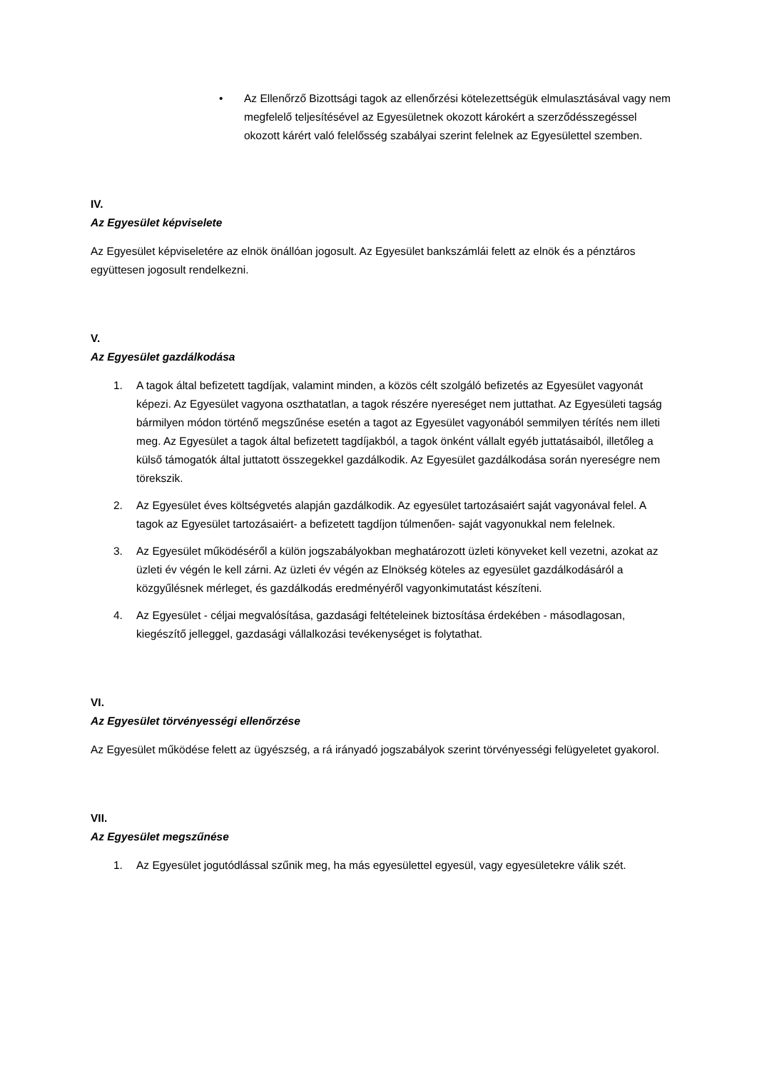• Az Ellenőrző Bizottsági tagok az ellenőrzési kötelezettségük elmulasztásával vagy nem megfelelő teljesítésével az Egyesületnek okozott károkért a szerződésszegéssel okozott kárért való felelősség szabályai szerint felelnek az Egyesülettel szemben.
IV.
Az Egyesület képviselete
Az Egyesület képviseletére az elnök önállóan jogosult. Az Egyesület bankszámlái felett az elnök és a pénztáros együttesen jogosult rendelkezni.
V.
Az Egyesület gazdálkodása
1. A tagok által befizetett tagdíjak, valamint minden, a közös célt szolgáló befizetés az Egyesület vagyonát képezi. Az Egyesület vagyona oszthatatlan, a tagok részére nyereséget nem juttathat. Az Egyesületi tagság bármilyen módon történő megszűnése esetén a tagot az Egyesület vagyonából semmilyen térítés nem illeti meg. Az Egyesület a tagok által befizetett tagdíjakból, a tagok önként vállalt egyéb juttatásaiból, illetőleg a külső támogatók által juttatott összegekkel gazdálkodik. Az Egyesület gazdálkodása során nyereségre nem törekszik.
2. Az Egyesület éves költségvetés alapján gazdálkodik. Az egyesület tartozásaiért saját vagyonával felel. A tagok az Egyesület tartozásaiért- a befizetett tagdíjon túlmenően- saját vagyonukkal nem felelnek.
3. Az Egyesület működéséről a külön jogszabályokban meghatározott üzleti könyveket kell vezetni, azokat az üzleti év végén le kell zárni. Az üzleti év végén az Elnökség köteles az egyesület gazdálkodásáról a közgyűlésnek mérleget, és gazdálkodás eredményéről vagyonkimutatást készíteni.
4. Az Egyesület - céljai megvalósítása, gazdasági feltételeinek biztosítása érdekében - másodlagosan, kiegészítő jelleggel, gazdasági vállalkozási tevékenységet is folytathat.
VI.
Az Egyesület törvényességi ellenőrzése
Az Egyesület működése felett az ügyészség, a rá irányadó jogszabályok szerint törvényességi felügyeletet gyakorol.
VII.
Az Egyesület megszűnése
1. Az Egyesület jogutódlással szűnik meg, ha más egyesülettel egyesül, vagy egyesületekre válik szét.